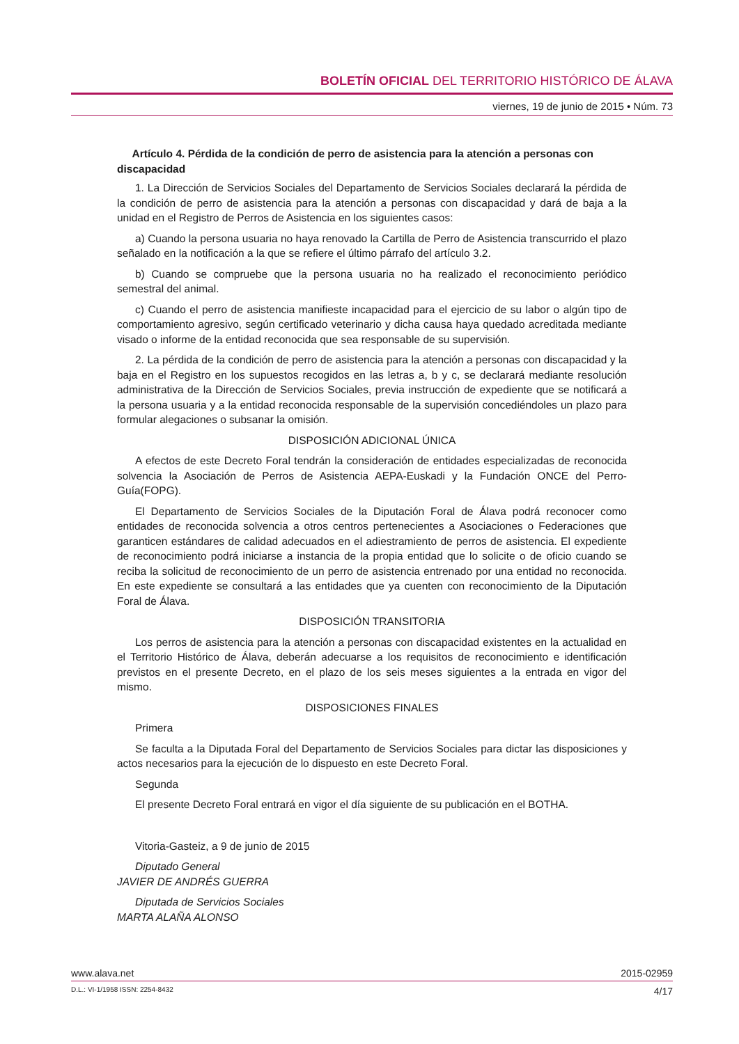BOLETÍN OFICIAL DEL TERRITORIO HISTÓRICO DE ÁLAVA
viernes, 19 de junio de 2015 • Núm. 73
Artículo 4. Pérdida de la condición de perro de asistencia para la atención a personas con discapacidad
1. La Dirección de Servicios Sociales del Departamento de Servicios Sociales declarará la pérdida de la condición de perro de asistencia para la atención a personas con discapacidad y dará de baja a la unidad en el Registro de Perros de Asistencia en los siguientes casos:
a) Cuando la persona usuaria no haya renovado la Cartilla de Perro de Asistencia transcurrido el plazo señalado en la notificación a la que se refiere el último párrafo del artículo 3.2.
b) Cuando se compruebe que la persona usuaria no ha realizado el reconocimiento periódico semestral del animal.
c) Cuando el perro de asistencia manifieste incapacidad para el ejercicio de su labor o algún tipo de comportamiento agresivo, según certificado veterinario y dicha causa haya quedado acreditada mediante visado o informe de la entidad reconocida que sea responsable de su supervisión.
2. La pérdida de la condición de perro de asistencia para la atención a personas con discapacidad y la baja en el Registro en los supuestos recogidos en las letras a, b y c, se declarará mediante resolución administrativa de la Dirección de Servicios Sociales, previa instrucción de expediente que se notificará a la persona usuaria y a la entidad reconocida responsable de la supervisión concediéndoles un plazo para formular alegaciones o subsanar la omisión.
DISPOSICIÓN ADICIONAL ÚNICA
A efectos de este Decreto Foral tendrán la consideración de entidades especializadas de reconocida solvencia la Asociación de Perros de Asistencia AEPA-Euskadi y la Fundación ONCE del Perro-Guía(FOPG).
El Departamento de Servicios Sociales de la Diputación Foral de Álava podrá reconocer como entidades de reconocida solvencia a otros centros pertenecientes a Asociaciones o Federaciones que garanticen estándares de calidad adecuados en el adiestramiento de perros de asistencia. El expediente de reconocimiento podrá iniciarse a instancia de la propia entidad que lo solicite o de oficio cuando se reciba la solicitud de reconocimiento de un perro de asistencia entrenado por una entidad no reconocida. En este expediente se consultará a las entidades que ya cuenten con reconocimiento de la Diputación Foral de Álava.
DISPOSICIÓN TRANSITORIA
Los perros de asistencia para la atención a personas con discapacidad existentes en la actualidad en el Territorio Histórico de Álava, deberán adecuarse a los requisitos de reconocimiento e identificación previstos en el presente Decreto, en el plazo de los seis meses siguientes a la entrada en vigor del mismo.
DISPOSICIONES FINALES
Primera
Se faculta a la Diputada Foral del Departamento de Servicios Sociales para dictar las disposiciones y actos necesarios para la ejecución de lo dispuesto en este Decreto Foral.
Segunda
El presente Decreto Foral entrará en vigor el día siguiente de su publicación en el BOTHA.
Vitoria-Gasteiz, a 9 de junio de 2015
Diputado General
JAVIER DE ANDRÉS GUERRA
Diputada de Servicios Sociales
MARTA ALAÑA ALONSO
www.alava.net 2015-02959
D.L.: VI-1/1958 ISSN: 2254-8432 4/17